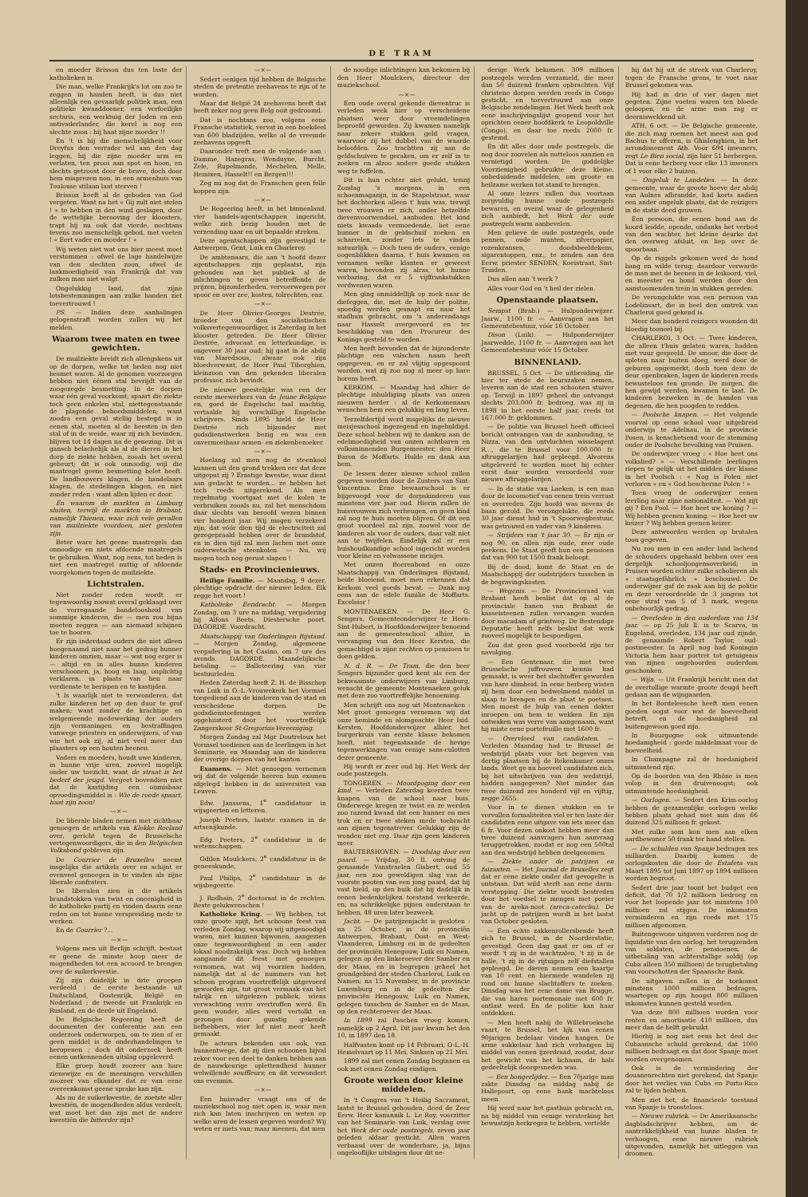DE TRAM
en moeder Brisson dus ten laste der katholieken is.
Die man, welke Frankrijk's lot om zoo te zeggen in handen heeft, is dus niet alleenlijk een gevaarlijk politiek man, een politieke kwaaddoener, een verfoeilijke sectaris, een werktuig der Joden en een antivaderlander, die kerel is nog een slechte zoon : hij haat zijne moeder !!
En 't is hij die menschelijkheid voor Dreyfus den verrader wil aan den dag leggen, hij die zijne moeder arm en verlaten, ten prooi aan spot en hoon, en slechts getroost door de brave, doch door hem misprezen non, in een armenhuis van Toulouse stilaan laat sterven !
Brisson heeft al de geboden van God vergeten. Want na het « Gij zult niet stelen ! » te hebben in den wind geslagen, door de wettelijke berooving der kloosters, trapt hij nu ook dat vierde, nochtans tevens zoo menschelijk gebod, met voeten ! « Eert vader en moeder ! »
Wij weten niet wat ons hier meest moet verstommen : ofwel de lage handelwijze van den slechten zoon, ofwel de lankmoedigheid van Frankrijk dat van zulken man niet walgt.
Ongelukkig land, dat zijne lotsbestemmingen aan zulke handen ziet toevertrouwd !
PS. — Indien deze aanhalingen gelogenstraft worden zullen wij het melden.
Waarom twee maten en twee gewichten.
De muilziekte breidt zich allengskens uit op de dorpen, welke tot heden nog niet besmet waren. Al de genomen voorzorgen hebben niet éénen stal bevrijdt van de zoogezegde besmetting. In de dorpen waar één geval voorkomt, spaart die ziekte toch geen enkelen stal, niettegenstaande de plagende behoedsmiddelen; want zoodra een geval stellig bestegd is in eenen stal, moeten al de beesten in den stal of in de weide, waar zij zich bevinden, blijven tot 14 dagen na de genezing. Dit is gansch belachelijk als al de dieren in het dorp de ziekte hebben, zooals het overal gebeurt; dit is ook onnoodig, wijl die maatregel geene besmetting belet heeft. De landbouwers klagen, de handelaars klagen, de stedelingen klagen, en niet zonder reden : want allen lijden er door.
En waarom de markten in Limburg sluiten, terwijl de markten in Brabant, namelijk Thienen, waar zich vele gevallen van muilziekte voordoen, niet gesloten zijn.
Beter ware het geene maatregels dan onnoodige en niets afdoende maatregels te gebruiken. Want, nog eens, tot heden is niet een maatregel nuttig of afdoende voorgekomen tegen de muilziekte.
Lichtstralen.
Niet zonder reden wordt er tegenwoordig zoowat overal geklaagd over de verregaande bandeloosheid van sommige kinderen, die — men zou bijna moeten zeggen — aan niemand schijnen toe te hooren.
Er zijn inderdaad ouders die niet alleen hoegenaamd niet naar het gedrag hunner kinderen omzien, maar — wat nog erger is — altijd en in alles hunne kinderen verschoonen, ja, hoog en laag, onplichtig verklaren, in plaats van hen naar verdienste te berispen en te kastijden.
't Is waarlijk niet te verwonderen, dat zulke kinderen het op den duur te grof maken; want zonder de krachtige en welgemeende medewerking der ouders zijn vermaningen en bestraffingen vanwege priesters en onderwijzers, of van wie het ook zij, al niet veel meer dan plaasters op een houten beenen.
Vaders en moeders, houdt uwe kinderen, in hunne vrije uren, zooveel mogelijk onder uw toezicht, want de straat is het bederf der jeugd. Vergeet bovendien niet dat de kastijding een onmisbaar opvoedingsmiddel is : Wie de roede spaart, haat zijn zoon!
—×—
De liberale bladen nemen met zichtbaar genoegen de artikels van Klokke Roeland over, gericht tegen de Brusselsche vertegenwoordigers, die in den Belgischen Volksbond gebleven zijn.
De Courrier de Bruxelles neemt insgelijks die artikels over en schijnt er evenveel genoegen in te vinden als zijne liberale confraters.
De liberalen zien in die artikels brandstokken van twist en oneenigheid in de katholieke partij en vinden daarin eene reden om tot hunne verspreiding mede te werken.
En de Courrier ?...
—×—
Volgens men uit Berlijn schrijft, bestaat er geene de minste hoop meer de mogendheden tot een accoord te brengen over de suikerkwestie.
Zij zijn duidelijk in drie groepen verdeeld : de eerste bestaande uit Duitschland, Oostenrijk, België en Nederland ; de tweede uit Frankrijk en Rusland, en de derde uit Engeland.
De Belgische Regeering heeft de documenten der conferentie aan een onderzoek onderworpen, om te zien of er geen middel is de onderhandelingen te heropenen ; doch dit onderzoek heeft eenen ontkennenden uitslag opgeleverd.
Elke groep houdt zoozeer aan hare zienswijze en de meeningen verschillen zoozeer van elkander dat er van eene overeenkomst geene sprake kan zijn.
Als nu de suikerkwestie, de zoetste aller kwestiën, de mogendheden aldus verdeelt, wat moet het dan zijn met de andere kwestiën die bitterder zijn?
—×—
Sedert eenigen tijd hebben de Belgische steden de pretentie zeehavens te zijn of te worden.
Maar dat België 24 zeehavens heeft dat heeft zeker nog geen Belg ooit gedroomd.
Dat is nochtans zoo, volgens eene Fransche statistiek, vervat in een boekdeel van 600 bladzijden, welke al de vreemde zeehavens opgeeft.
Daaronder treft men de volgende aan : Damme, Hazegras, Wenduyne, Burcht, Zele, Rupelmonde, Mechelen, Melle, Hemixen, Hasselt!! en Bergen!!!
Zeg nu nog dat de Franschen geen felle koppen zijn.
—×—
De Regeering heeft, in het binnenland, vier handels-agentschappen ingericht, welke zich bezig houden met de verzending naar en uit bepaalde streken.
Deze agentschappen zijn gevestigd te Antwerpen, Gent, Luik en Charleroy.
De ambtenaars, die aan 't hoofd dezer agentschappen zijn geplaatst, zijn gehouden aan het publiek al de inlichtingen te geven betreffende de prijzen, bijzonderheden, vervoerwegen per spoor en over zee, kosten, tolrechten, enz.
—×—
De Heer Olivier-Georges Destrée, broeder van den socialistischen volksvertegenwoordiger, is Zaterdag in het klooster getreden. De Heer Olivier Destrée, advocaat en letterkundige, is ongeveer 30 jaar oud; hij gaat in de abdij van Maredsous, alwaar ook zijn bloedverwant, de Heer Paul Tiberghien, kleinzoon van den gekenden liberalen professor, zich bevindt.
De nieuwe geestelijke was een der eerste meewerkers van de Jeune Belgique en, goed de Engelsche taal machtig, vertaalde hij verschillige Engelsche schrijvers. Sinds 1895 hield de Heer Destrée zich bijzonder met godsdienstwerken bezig en was een onvermoeibaar armen- en ziekenbezoeker.
—×—
Hoelang zal men nog de steenkool kunnen uit den grond trekken eer dat deze uitgeput zij ? Ernstige kwestie, waar dient aan gedacht te worden... ze hebben het toch reeds uitgerekend. Als men regelmatig voortgaat met de kolen te verbruiken zooals nu, zal het menschdom daar slechts van beroofd wezen binnen vier honderd jaar. Wij mogen verzekerd zijn, dat vóór dien tijd de electriciteit zal gezegepraald hebben over de brandstof, en in dien tijd zal men lachen met onze ouderwetsche steenkolen. — Nu, wij mogen toch nog gerust slapen !
Stads- en Provincienieuws.
Heilige Familie. — Maandag, 9 dezer, plechtige opdracht der nieuwe leden. Elk zegge het voort !
Katholieke Eendracht. — Morgen Zondag, om 3 ure na middag, vergadering bij Alfons Beets, Diestersche poort. DAGORDE. Voordracht.
Maatschappij van Onderlingen Bijstand. — Morgen Zondag, algemeene vergadering in het Casino, om 7 ure des avonds. DAGORDE. Maandelijksche betaling. — Balloteering van vier bestuurleden.
Heden Zaterdag heeft Z. H. de Bisschop van Luik in O.-L.-Vrouwekerk het Vormsel toegediend aan de kinderen van de stad en verscheidene dorpen. De godsdienstoefeningen werden opgeluisterd door het voortreffelijk Zangerskoor St-Gregorius-Vereeniging.
Morgen Zondag zal Mgr Doutreloux het Vormsel toedienen aan de leerlingen in het Seminarie, en Maandag aan de kinderen der overige dorpen van het kanton.
Examens. — Met genoegen vernemen wij dat de volgende heeren hun examen afgelegd hebben in de universiteit van Leuven.
Edw. Janssens, 1<sup>e</sup> candidatuur in wijsgeerten en letteren.
Joseph Peeters, laatste examen in de artsenijkunde.
Edg. Peeters, 2<sup>e</sup> candidatuur in de wetenschappen.
Odilon Moulckers, 2<sup>e</sup> candidatuur in de geneeskunde,
Paul Philips, 2<sup>e</sup> candidatuur in de wijsbegeerte.
J. Rodhain, 2<sup>e</sup> doctoraat in de rechten. Beste gelukwenschen !
Katholieke Kring. — Wij hebben, tot onze groote spijt, het schoone feest van verleden Zondag, waarop wij uitgenoodigd waren, niet kunnen bijwonen, aangezien onze tegenwoordigheid in een ander lokaal noodzakelijk was. Doch wij hebben aangaande dit feest met genoegen vernomen, wat wij voorzien hadden, namelijk dat al de nummers van het schoon program voortreffelijk uitgevoerd geworden zijn, tot groot vermaak van het talrijk en uitgelezen publiek, wiens verwachting verre overtroffen werd. En geen wonder, alles werd vertolkt en gezongen door gunstig gekende liefhebbers, wier lof niet meer heeft gemaakt.
De acteurs bekenden ons ook, van hunnentwege, dat zij dien schoonen bijval zeker voor een deel te danken hebben aan de nauwkeurige oplettendheid hunner welwillende souffleurs; en dit verwondert ons evenmin.
—×—
Een huisvader vraagt ons of de muziekschool nog niet open is, waar men zich kan laten inschrijven en weten op welke uren de lessen gegeven worden? Wij weten er niets van; maar meenen, dat men
de noodige inlichtingen kan bekomen bij den Heer Moulckers, directeur der muziekschool.
—×—
Een oude overal gekende dieventruc is verleden week hier op verscheidene plaatsen weer door vreemdelingen beproefd geworden. Zij kwamen namelijk naar zekere stukken geld vragen, waarvoor zij het dubbel van de waarde beloofden. Zoo trachtten zij aan de geldschuiven te geraken, om er zelf in te zoeken en alzoo andere goede stukken weg te foffelen.
Dit is hun echter niet gelukt, tenzij Zondag 's morgens, in een schoenmagazijn, in de Stapelstraat, waar het dochterken alleen t' huis was, terwijl twee vrouwen er zich, onder hetzelfde dievenvoorwendsel, aanboden. Het kind niets kwaads vermoedende, liet eene hunner in de geldschuif zoeken en scharrelen, zonder iets te vinden natuurlijk. — Doch toen de ouders, eenige oogenblikken daarna, t' huis kwamen en vernamen welke klanten er geweest waren, bevonden zij alras, tot hunne verbazing, dat er 5 vijffrankstukken verdwenen waren.
Men ging onmiddellijk op zoek naar de diefeggen, die, met de hulp der politie, spoedig werden gesnapt en naar het stadhuis gebracht, om 's anderendaags naar Hasselt overgevoerd en ter beschikking van den Procureur des Konings gesteld te worden.
Men heeft bevonden dat de bijzonderste plichtige een valschen naam heeft opgegeven, en er zal vlijtig opgespoord worden, wat zij zoo nog al meer op hare horens heeft.
KERKOM. — Maandag had alhier de plechtige inhuldiging plaats van onzen nieuwen herder : al de Kerkomenaars wenschen hem een gelukkig en lang leven.
Terzelfdertijd werd insgelijks de nieuwe meisjesschool ingezegend en ingehuldigd. Deze school hebben wij te danken aan de edelmoedigheid van onzen achtbaren en volksminnenden Burgemeester, den Heer Baron de Moffarts. Hulde en dank aan hem.
De lessen dezer nieuwe school zullen gegeven worden door de Zusters van Sint-Vincentius. Eene bewaarschool is er bijgevoegd voor de dorpskinderen van minstens vier jaar oud. Hierin zullen de huisvrouwen zich verheugen, en geen kind zal nog te huis moeten blijven. Of dit een groot voordeel zal zijn, zoowel voor de kinderen als voor de ouders, daar valt niet aan te twijfelen. Eindelijk zal er een huishoudkundige school ingericht worden voor kleine en volwassene meisjes.
Met onzen Boerenbond en onze Maatschappij van Onderlingen Bijstand, beide bloeiend, moet men erkennen dat Kerkom veel goeds bevat. — Dank nog eens aan de edele familie de Moffarts. Excelsior !
MONTENAEKEN. — De Heer G. Sengers, Gemeenteonderwijzer te Hern-Sint-Hubert, is Hoofdonderwijzer benoemd aan de gemeenteschool alhier, in vervanging van den Heer Kersten, die gemachtigd is zijne rechten op pensioen te doen gelden.
N. d. R. — De Tram, die den heer Sengers bijzonder goed kent als een der bekwaamste onderwijzers van Limburg, wenscht de gemeente Montenaeken geluk met deze zoo voortreffelijke benoeming.
Men schrijft ons nog uit Montenaeken : Met groot genoegen vernemen wij dat onze beminde en alomgeachte Heer Isid. Kersten, Hoofdonderwijzer alhier, het burgerkruis van eerste klasse bekomen heeft, niet tegenstaande de hevige tegenwerkingen van eenige sans-culotten dezer gemeente.
Hij wordt er zeer oud bij. Het Werk der oude postzegels.
TONGEREN. — Moordpoging door een kind. — Verleden Zaterdag keerden twee knapen van de school naar huis. Onderwege kregen ze twist en ze werden zoo razend kwaad dat een hunner en mes trok en er twee steken mede toebracht aan zijnen tegenstrever. Gelukkig zijn de wonden niet erg. Daar zijn geen kinderen meer.
BAUTERSHOVEN. — Doodslag door een paard. — Vrijdag, 30 ll. ontving de genaamde Vanstraelen Gisbert, oud 55 jaar, een zoo geweldigen slag van de voorste pooten van een jong paard, dat hij vast hield, op den buik dat hij dadelijk in eenen bedenkelijken toestand verkeerde, en, na schrikkelijke pijnen onderstaan te hebben, 48 uren later bezweek.
Jacht. — De patrijzenjacht is gesloten : na 25 October, in de provinciën Antwerpen, Brabant, Oost- en West-Vlaanderen, Limburg en in de gedeelten der provinciën Henegouw, Luik en Namen, gelegen op den linkeroever der Samber en der Maas, en in begrepen geheel het grondgebied der steden Charleroi, Luik en Namen; na 15 November, in de provincie Luxemburg en in de gedeelten der provinciën Henegouw, Luik en Namen, gelegen tusschen de Samber en de Maas, op den rechteroever der Maas.
In 1899 zal Paschen vroeg komen, namelijk op 2 April. Dit jaar kwam het den 10, in 1897 den 18.
Halfvasten komt op 14 Februari, O-L.-H. Hemelvaart op 11 Mei, Sinksen op 21 Mei.
1899 zal met eenen Zondag beginnen en ook met eenen Zondag eindigen.
Groote werken door kleine middelen.
In 't Congres van 't Heilig Sacrament, laatst te Brussel gehouden, deed de Zeer Eerw. Heer kanunnik L. Le Roy, voorzitter van het Seminarie van Luik, verslag over het Werk der oude postzegels, zeven jaar geleden aldaar gesticht. Allen waren verbaasd over de wonderbare, ja, bijna ongelooflijke uitslagen door dit ne-
derige Werk bekomen. 309 millioen postzegels werden verzameld, die meer dan 50 duizend franken opbrachten. Vijf christene dorpen werden reeds in Congo gesticht, en toevertrouwd aan onze Belgische zendelingen. Het Werk heeft ook eene inschrijvingslijst geopend voor het oprichten eener hoofdkerk te Leopoldville (Congo), en daar toe reeds 2000 fr. gestemd.
En dit alles door oude postzegels, die nog door zoovelen als nutteloos aanzien en vernietigd worden. De goddelijke Voorzienigheid gebruikte deze kleine, onbeduidende middelen, om groote en heilzame werken tot stand te brengen.
Al onze lezers zullen dus voortaan zorgvuldig hunne oude postzegels bewaren, en overal waar de gelegenheid zich aanbiedt, het Werk der oude postzegels warm aanbevelen.
Men gelieve de oude postzegels, oude pennen, oude munten, zilverpapier, rozenkransen, doodsbeeldekens, sigarentoppen, enz., te zenden aan den Eerw. priester SENDEN, Koeistraat, Sint-Truiden.
Dus allen aan 't werk ?
Alles voor God en 't heil der zielen.
Openstaande plaatsen.
Sempst (Brab.) — Hulponderwijzer. Jaarw., 1100 fr. — Aanvragen aan het Gemeentebestuur, vóór 16 October.
Dison (Luik). — Hulponderwijzer Jaarwedde, 1100 fr. — Aanvragen aan het Gemeentebestuur vóór 15 October.
BINNENLAND.
BRUSSEL, 5 Oct. — De uitbreiding, die hier ter stede de beurszaken nemen, leveren aan de stad een schoonen stuiver op. Terwijl in 1897 geheel die ontvangst slechts 203.000 fr. bedroeg, was zij in 1898 in het eerste half jaar, reeds tot 167.000 fr. geklommen.
— De politie van Brussel heeft officieel bericht ontvangen van de aanhouding, te Nizza, van den ontvluchten wisselagent R..., die te Brussel voor 100.000 fr. aftruggelarijen had gepleegd. Alvorens uitgeleverd te worden moet hij echter eerst daar worden veroordeeld voor nieuwe aftruggelarijen.
— In de statie van Laeken, is een man door de locomotief van eenen trein verrast en overreden. Zijn hoofd was nevens de baan gerold. De verongelukte, die reeds 30 jaar dienst had in 't Spoorwegbestuur, was getrouwd en vader van 9 kinderen.
— Strijders van 't jaar 30. — Er zijn er nog 90, en allen zijn oude, zeer oude peekens. De Staat geeft hun een pensioen dat van 900 tot 1500 frank beloopt.
Bij de dood, komt de Staat en de Maatschappij der oudstrijders tusschen in de begravingskosten.
— Wegenis. — De Provincieraad van Brabant heeft beslist dat op al de provinciale banen van Brabant de kasseisteenen zullen vervangen worden door macadam of grintweg. De Bestendige Deputatie heeft zelfs beslist dat werk zooveel mogelijk te bespoedigen.
Zou dat geen goed voorbeeld zijn ter navolging.
— Een Gentenaar, die met twee Brusselsche juffrouwen kennis had gemaakt, is weer het slachtoffer geworden van hare slimheid. In eene herberg wisten zij hem door een bedwelmend middel in slaap te brengen en de plaat te poetsen. Men moest de hulp van eenen dokter inroepen om hem te wekken. En zijn ontwaken was verre van aangenaam, want hij miste eene portefeuille met 1600 fr.
— Overvloed van candidaten. — Verleden Maandag had te Brussel de wedstrijd plaats voor het begeven van dertig plaatsen bij de Rekenkamer onzes lands. Weet ge nu hoeveel candidaten zich, bij het uitschrijven van den wedstrijd, hadden aangegeven? Niet minder dan twee duizend zes honderd vijf en vijftig, zegge 2655.
Voor in te dienen stukken en te vervullen formaliteiten viel er ten laste der candidaten eene uitgave van iets meer dan 6 fr. Voor dezen onkost hebben meer dan twee duizend aanvragers hun aanvraag teruggetrokken, zoodat er nog een 500tal aan den wedstrijd hebben deelgenomen.
— Ziekte onder de patrijzen en faizanten. — Het Journal de Bruxelles zegt dat er eene ziekte onder dat gevogelte is ontstaan. Dat wild sterft aan eene darm-verstopping. Die ziekte wordt bestreden door het voedsel te mengen met poeier van de areka-noot (areca-catechu). De jacht op de patrijzen wordt in het laatst van October gesloten.
— Een echte zakkenrollersbende heeft zich te Brussel, in de Noorderstatie, gevestigd. Geen dag gaat er om of er wordt 't zij in de wachtzalen, 't zij in de halle, 't zij in de rijtuigen zelf diefstallen gepleegd. De dieven nemen een kaartje van 10 cent. en hiermede wandelen zij rond om hunne slachtoffers te zoeken. Dinsdag was het eene dame van Brugge, die van haren portemonaie met 600 fr. ontlast werd. En de politie kan haar ontdekken.
— Men heeft nabij de Willebroeksche vaart, te Brussel, het lijk van eenen 90jarigen bedelaar vinden hangen. De arme sukkelaar had zich verhangen bij middel van eenen ijzerdraad, zoodat, door het gewicht van het lichaam, de hals gedeeltelijk doorgesneden was.
— Een hongerlijder. — Een 70jarige man zakte Dinsdag na middag nabij de Hallepoort, op eene bank machteloos ineen.
Hij werd naar het gasthuis gebracht en, na bij middel van eenige versterking het bewustzijn herkregen te hebben, vertelde
hij dat hij uit de streek van Charleroy, tegen de Fransche grens, te voet naar Brussel gekomen was.
Hij had in drie of vier dagen niet gegeten. Zijne voeten waren ten bloede geloopen, en de arme man zag er deerniswekkend uit.
ATH, 6 oct. — De Belgische gemeente, die zich mag roemen het meest aan god Bachus te offeren, is Ghislenghien, in het arrondissement Ath. Voor 694 inwoners, zegt Le Bien social, zijn hier 51 herbergen. Dat is eene herberg voor elke 13 inwoners of 1 voor elke 2 huizen.
— Ongeluk te Landelies. — In deze gemeente, waar de groote hoeve der abdij van Aulnes afbrandde, had korts nadien een ander ongeluk plaats, dat de reizigers in de statie deed gruwen.
Een persoon, die eenen hond aan de koord leidde, opende, ondanks het verbod van den wachter, het kleine deurke dat den overweg afsluit, en liep over de spoorbaan.
Op de riggels gekomen werd de hond bang en wilde terug; daardoor verwarde de man met de beenen in de leikoord, viel, en meester en hond werden door den aanstoomenden trein in stukken gereden.
De verongelukte was een persoon van Lodelinsart, die in heel den omtrek van Charleroi goed gekend is.
Meer dan honderd reizigers woonden dit bloedig tooneel bij.
CHARLEROI, 3 Oct. — Twee kinderen, die alleen t'huis gelaten waren, hadden met vuur gespeeld. De smoor, die door de spleten naar buiten sloeg, werd door de geburen opgemerkt, doch toen deze de deur openbraken, lagen de kinderen reeds bewusteloos ten gronde. De zorgen, die hen gewijd werden, kwamen te laat. De kinderen bezweken in de handen van degenen, die hen poogden te redden.
— Poolsche knapen. — Het volgende voorval op eene school voor uitgebreid onderwijs te Adelnau, in de provincie Posen, is kenschetsend voor de stemming onder de Poolsche bevolking van Pruisen.
De onderwijzer vroeg : « Hoe heet ons volkslied? » — Verschillende leerlingen riepen te gelijk uit het midden der klasse in het Poolsch : « Nog is Polen niet verloren » en « God bescherme Polen ! »
Toen vroeg de onderwijzer eenen leerling naar zijne nationaliteit. — Wat zijt gij ? Een Pool. — Hoe heet uw koning ? — Wij hebben geenen koning. — Hoe heet uw keizer ? Wij hebben geenen keizer.
Deze antwoorden werden op brutalen toon gegeven.
Nu zou men in een ander land lachend de schouders opgehaald hebben over een dergelijk schooljongensoverheid; in Pruisen worden echter zulke scholieren als « staatsgefährlich » beschouwd. De onderwijzer gaf de zaak aan bij de politie en deze veroordeelde de 3 jongens tot eene straf van 5 of 3 mark, wegens onbehoorlijk gedrag.
— Overleden in den ouderdom van 134 jaar. — op 25 Juli ll. is te Scarva, in Engeland, overleden, 134 jaar oud zijnde, de genaamde Robert Taylor, oud-postmeester. In April nog had Koningin Victoria hem haar portret tot getuigenis van zijnen ongehoorden ouderdom geschonken.
— Wijn. — Uit Frankrijk bericht men dat de overtollige warmte groote deugd heeft gedaan aan de wijngaarden.
In het Bordeleesche heeft men eenen goeden oogst voor wat de hoeveelheid betreft, en de hoedanigheid zal buitengewoon goed zijn.
In Bourgogne ook uitmuntende hoedanigheid : goede middelmaat voor de hoeveelheid.
In Champagne zal de hoedanigheid uitmuntend zijn.
Op de boorden van den Rhône is men volop in den druivenoogst; ook uitmuntende hoedanigheid.
— Oorlogen. — Sedert den Krim-oorlog hebben de gezamenlijke oorlogen welke hebben plaats gehad niet min dan 66 duizend 325 millioen fr. gekost.
Met zulke som kon men aan elken aardbewoner 50 frank ter hand stellen.
— De schulden van Spanje bedragen zes milliarden. Daarbij komen de oorlogskosten die door de Estafeta van Maart 1895 tot Juni 1897 op 1894 millioen worden begroot.
Sedert drie jaar toont het budget een deficit, dat 70 1/2 millioen bedroeg en voor het loopende jaar tot minstens 100 millioen zal stijgen. De inkomsten verminderen en zijn reeds met 175 millioen afgenomen.
Buitengewone uitgaven vorderen nog de liquidatie van den oorlog, het terugzenden van soldaten, de pensioenen, de uitbetaling van achterstallige soldij (op Cuba alleen 350 millioen) de terugbetaling van voorschotten der Spaansche Bank.
De uitgaven zullen in de toekomst minstens 1000 millioen bedragen, waartegen op zijn hoogst 800 millioen inkomsten kunnen gesteld worden.
Van deze 800 millioen worden voor renten en amortisatie 410 millioen, dus meer dan de helft gebruikt.
Hierbij is nog niet eens het deel der Cubaansche schuld gerekend, dat 1000 millioen bedraagt en dat door Spanje moet worden overgenomen.
Ook is de vermindering der douanenrechten niet gerekend, dat Spanje door het verlies van Cuba en Porto-Rico zal te lijden hebben.
Men ziet het, de financieele toestand van Spanje is troosteloos.
— Nieuwe rubriek. — De Amerikaansche dagbladschrijver hebben, om de aantrekkelijkheid van hunne bladen te verhoogen, eene nieuwe rubriek uitgevonden, namelijk het uitleggen van droomen.